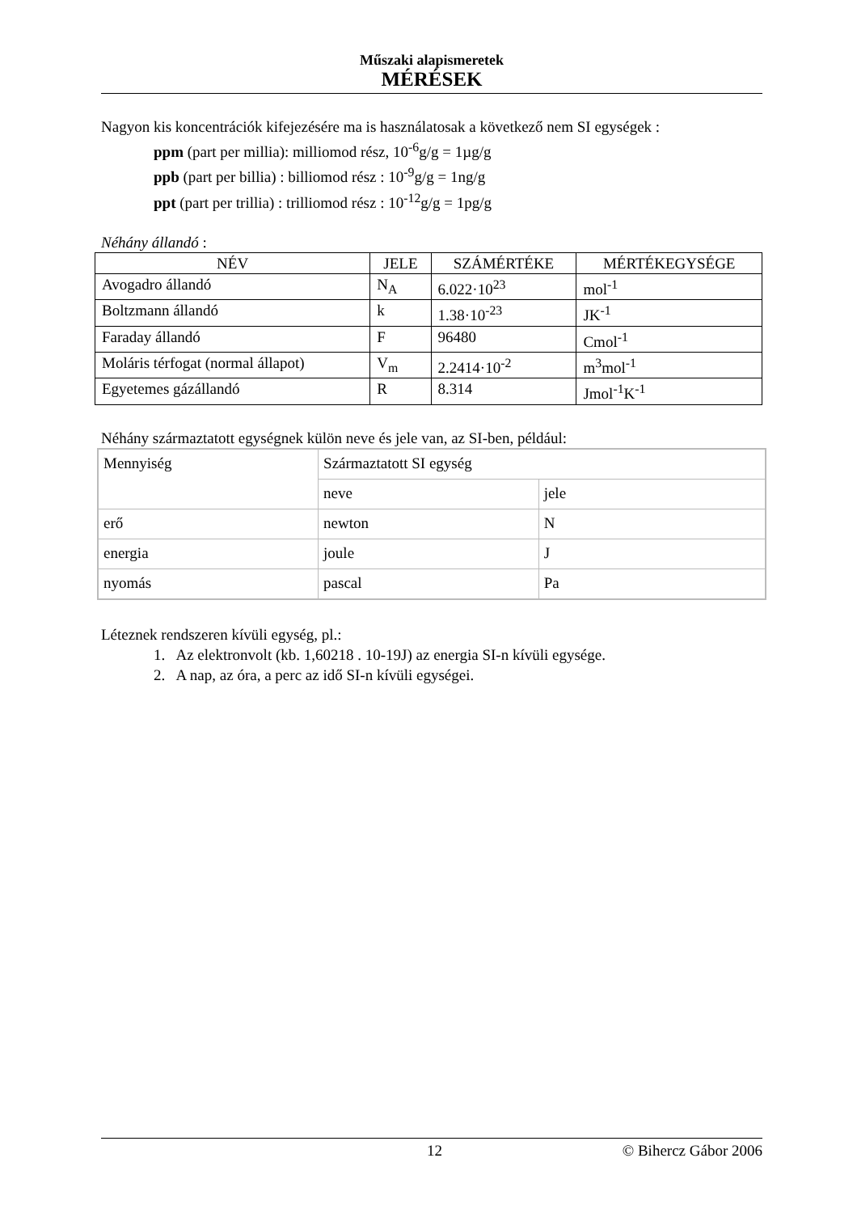Műszaki alapismeretek
MÉRÉSEK
Nagyon kis koncentrációk kifejezésére ma is használatosak a következő nem SI egységek :
ppm (part per millia): milliomod rész, 10<sup>-6</sup>g/g = 1µg/g
ppb (part per billia) : billiomod rész : 10<sup>-9</sup>g/g = 1ng/g
ppt (part per trillia) : trilliomod rész : 10<sup>-12</sup>g/g = 1pg/g
Néhány állandó :
| NÉV | JELE | SZÁMÉRTÉKE | MÉRTÉKEGYSÉGE |
| --- | --- | --- | --- |
| Avogadro állandó | N<sub>A</sub> | 6.022·10<sup>23</sup> | mol<sup>-1</sup> |
| Boltzmann állandó | k | 1.38·10<sup>-23</sup> | JK<sup>-1</sup> |
| Faraday állandó | F | 96480 | Cmol<sup>-1</sup> |
| Moláris térfogat (normal állapot) | V<sub>m</sub> | 2.2414·10<sup>-2</sup> | m<sup>3</sup>mol<sup>-1</sup> |
| Egyetemes gázállandó | R | 8.314 | Jmol<sup>-1</sup>K<sup>-1</sup> |
Néhány származtatott egységnek külön neve és jele van, az SI-ben, például:
| Mennyiség | Származtatott SI egység | |
| | neve | jele |
| erő | newton | N |
| energia | joule | J |
| nyomás | pascal | Pa |
Léteznek rendszeren kívüli egység, pl.:
1. Az elektronvolt (kb. 1,60218 . 10-19J) az energia SI-n kívüli egysége.
2. A nap, az óra, a perc az idő SI-n kívüli egységei.
12 © Bihercz Gábor 2006